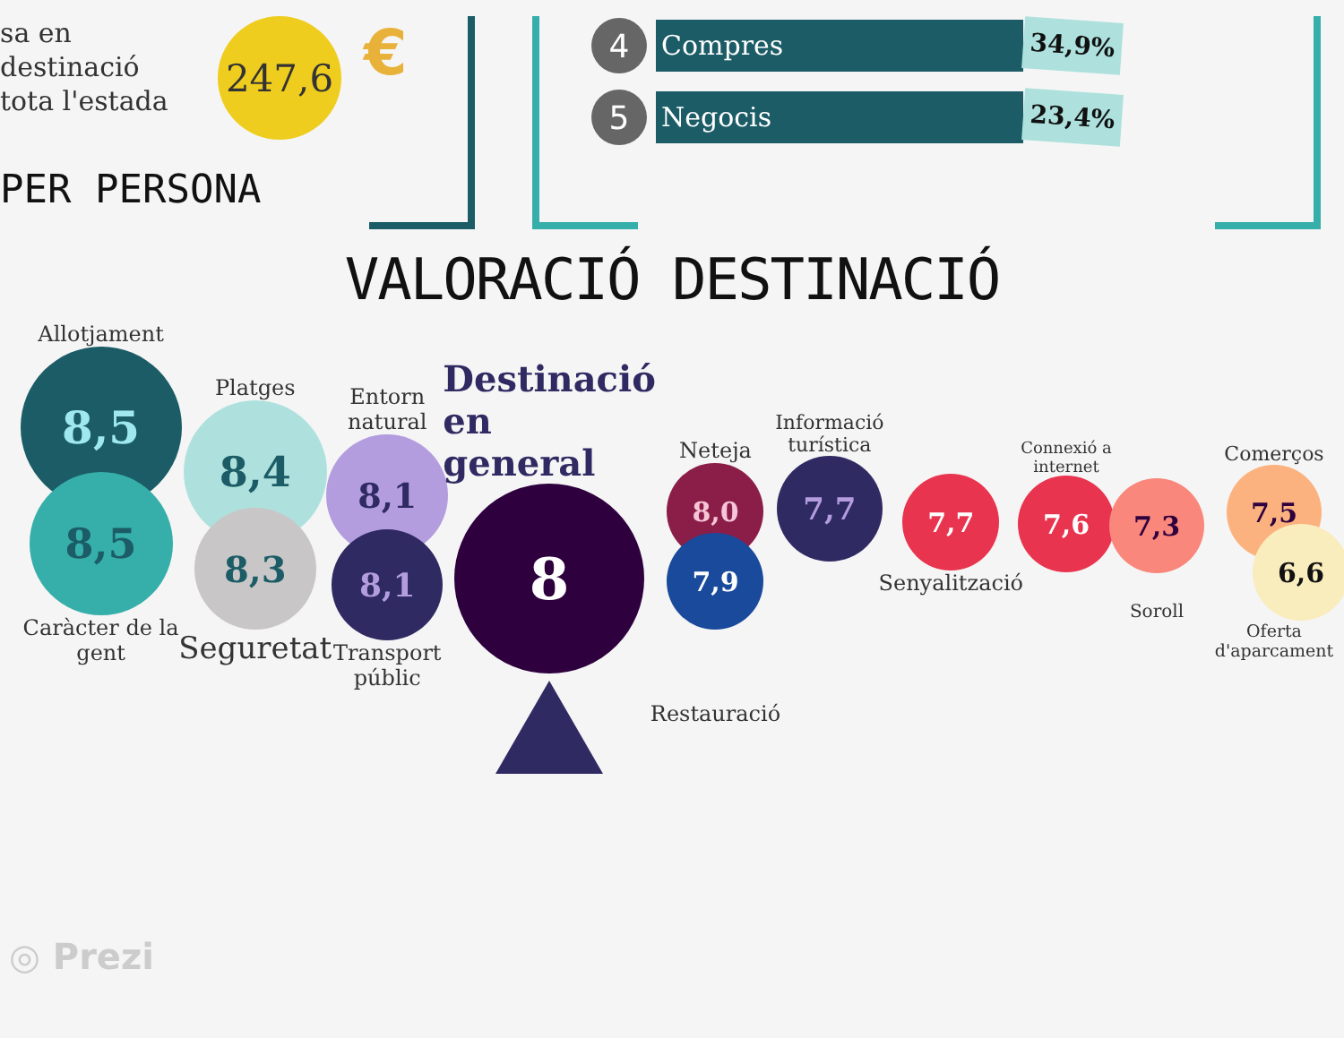sa en destinació
tota l'estada
247,6
€
PER PERSONA
4
Compres
34,9%
5
Negocis
23,4%
VALORACIÓ DESTINACIÓ
Allotjament
8,5
8,5
Caràcter de la gent
Platges
8,4
8,3
Seguretat
Entorn
natural
8,1
8,1
Transport
públic
Destinació
en general
8
Neteja
8,0
7,9
Restauració
Informació
turística
7,7
7,7
Senyalització
Connexió a
internet
7,6
7,3
Soroll
Comerços
7,5
6,6
Oferta
d'aparcament
◎ Prezi